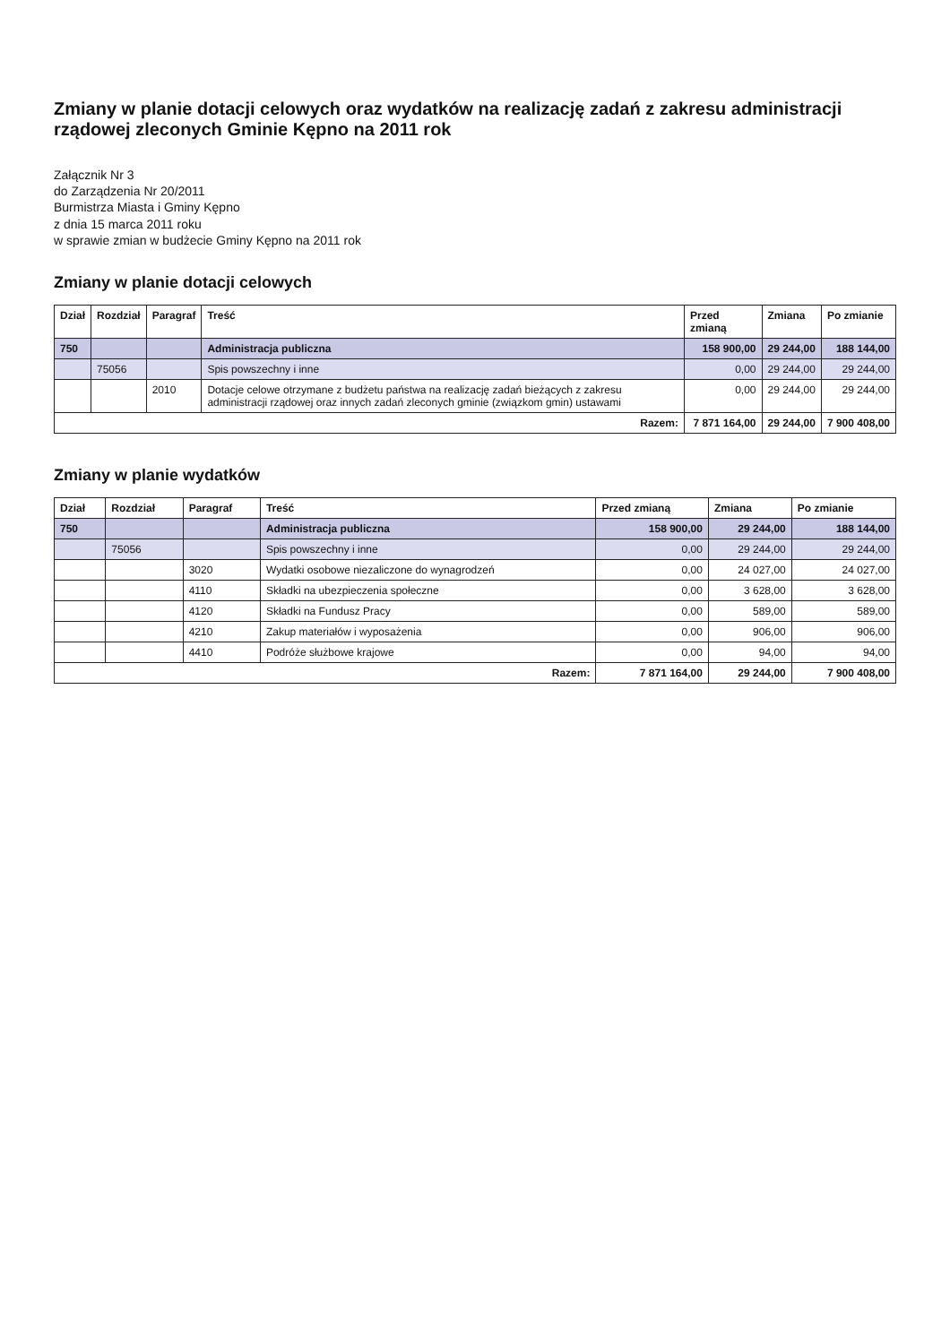Zmiany w planie dotacji celowych oraz wydatków na realizację zadań z zakresu administracji rządowej zleconych Gminie Kępno na 2011 rok
Załącznik Nr 3
do Zarządzenia Nr 20/2011
Burmistrza Miasta i Gminy Kępno
z dnia 15 marca 2011 roku
w sprawie zmian w budżecie Gminy Kępno na 2011 rok
Zmiany w planie dotacji celowych
| Dział | Rozdział | Paragraf | Treść | Przed zmianą | Zmiana | Po zmianie |
| --- | --- | --- | --- | --- | --- | --- |
| 750 | | | Administracja publiczna | 158 900,00 | 29 244,00 | 188 144,00 |
| | 75056 | | Spis powszechny i inne | 0,00 | 29 244,00 | 29 244,00 |
| | | 2010 | Dotacje celowe otrzymane z budżetu państwa na realizację zadań bieżących z zakresu administracji rządowej oraz innych zadań zleconych gminie (związkom gmin) ustawami | 0,00 | 29 244,00 | 29 244,00 |
| Razem: | | | | 7 871 164,00 | 29 244,00 | 7 900 408,00 |
Zmiany w planie wydatków
| Dział | Rozdział | Paragraf | Treść | Przed zmianą | Zmiana | Po zmianie |
| --- | --- | --- | --- | --- | --- | --- |
| 750 | | | Administracja publiczna | 158 900,00 | 29 244,00 | 188 144,00 |
| | 75056 | | Spis powszechny i inne | 0,00 | 29 244,00 | 29 244,00 |
| | | 3020 | Wydatki osobowe niezaliczone do wynagrodzeń | 0,00 | 24 027,00 | 24 027,00 |
| | | 4110 | Składki na ubezpieczenia społeczne | 0,00 | 3 628,00 | 3 628,00 |
| | | 4120 | Składki na Fundusz Pracy | 0,00 | 589,00 | 589,00 |
| | | 4210 | Zakup materiałów i wyposażenia | 0,00 | 906,00 | 906,00 |
| | | 4410 | Podróże służbowe krajowe | 0,00 | 94,00 | 94,00 |
| Razem: | | | | 7 871 164,00 | 29 244,00 | 7 900 408,00 |